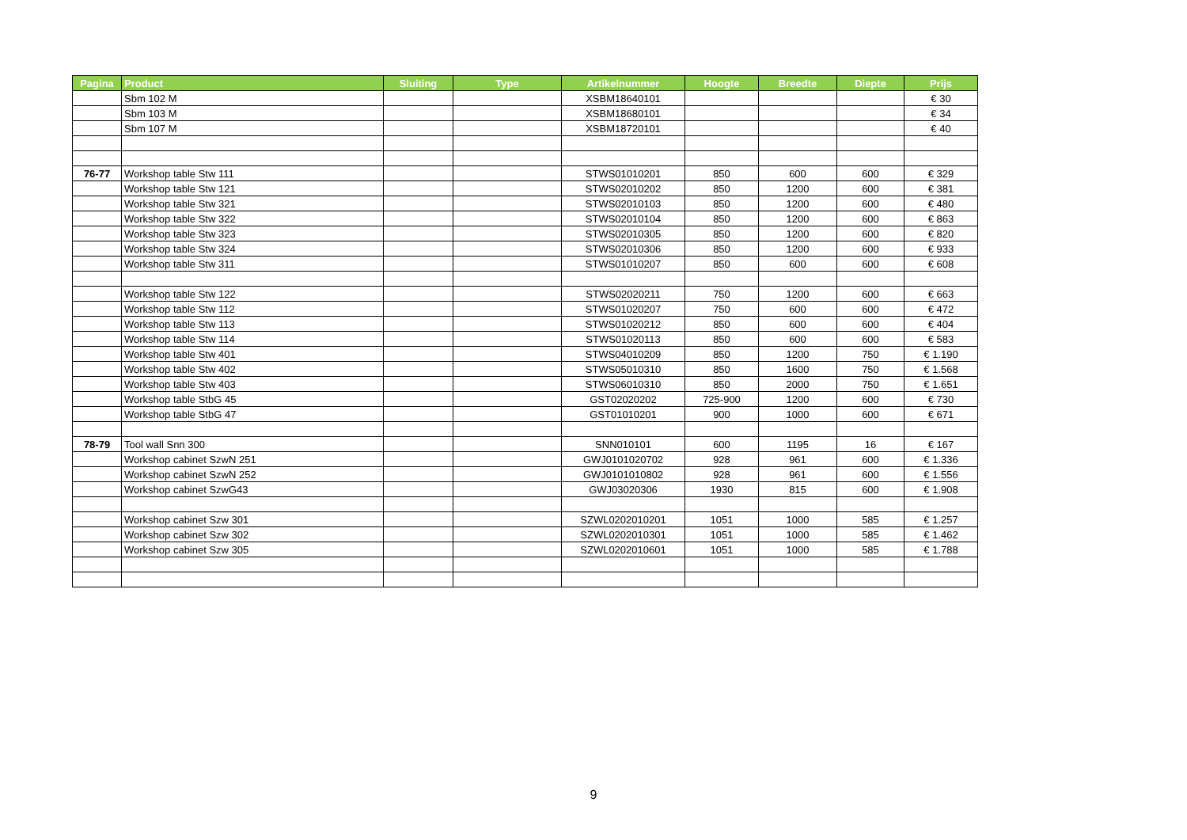| Pagina | Product | Sluiting | Type | Artikelnummer | Hoogte | Breedte | Diepte | Prijs |
| --- | --- | --- | --- | --- | --- | --- | --- | --- |
| | Sbm 102 M | | | XSBM18640101 | | | | € 30 |
| | Sbm 103 M | | | XSBM18680101 | | | | € 34 |
| | Sbm 107 M | | | XSBM18720101 | | | | € 40 |
| 76-77 | Workshop table Stw 111 | | | STWS01010201 | 850 | 600 | 600 | € 329 |
| | Workshop table Stw 121 | | | STWS02010202 | 850 | 1200 | 600 | € 381 |
| | Workshop table Stw 321 | | | STWS02010103 | 850 | 1200 | 600 | € 480 |
| | Workshop table Stw 322 | | | STWS02010104 | 850 | 1200 | 600 | € 863 |
| | Workshop table Stw 323 | | | STWS02010305 | 850 | 1200 | 600 | € 820 |
| | Workshop table Stw 324 | | | STWS02010306 | 850 | 1200 | 600 | € 933 |
| | Workshop table Stw 311 | | | STWS01010207 | 850 | 600 | 600 | € 608 |
| | Workshop table Stw 122 | | | STWS02020211 | 750 | 1200 | 600 | € 663 |
| | Workshop table Stw 112 | | | STWS01020207 | 750 | 600 | 600 | € 472 |
| | Workshop table Stw 113 | | | STWS01020212 | 850 | 600 | 600 | € 404 |
| | Workshop table Stw 114 | | | STWS01020113 | 850 | 600 | 600 | € 583 |
| | Workshop table Stw 401 | | | STWS04010209 | 850 | 1200 | 750 | € 1.190 |
| | Workshop table Stw 402 | | | STWS05010310 | 850 | 1600 | 750 | € 1.568 |
| | Workshop table Stw 403 | | | STWS06010310 | 850 | 2000 | 750 | € 1.651 |
| | Workshop table StbG 45 | | | GST02020202 | 725-900 | 1200 | 600 | € 730 |
| | Workshop table StbG 47 | | | GST01010201 | 900 | 1000 | 600 | € 671 |
| 78-79 | Tool wall Snn 300 | | | SNN010101 | 600 | 1195 | 16 | € 167 |
| | Workshop cabinet SzwN 251 | | | GWJ0101020702 | 928 | 961 | 600 | € 1.336 |
| | Workshop cabinet SzwN 252 | | | GWJ0101010802 | 928 | 961 | 600 | € 1.556 |
| | Workshop cabinet SzwG43 | | | GWJ03020306 | 1930 | 815 | 600 | € 1.908 |
| | Workshop cabinet Szw 301 | | | SZWL0202010201 | 1051 | 1000 | 585 | € 1.257 |
| | Workshop cabinet Szw 302 | | | SZWL0202010301 | 1051 | 1000 | 585 | € 1.462 |
| | Workshop cabinet Szw 305 | | | SZWL0202010601 | 1051 | 1000 | 585 | € 1.788 |
9